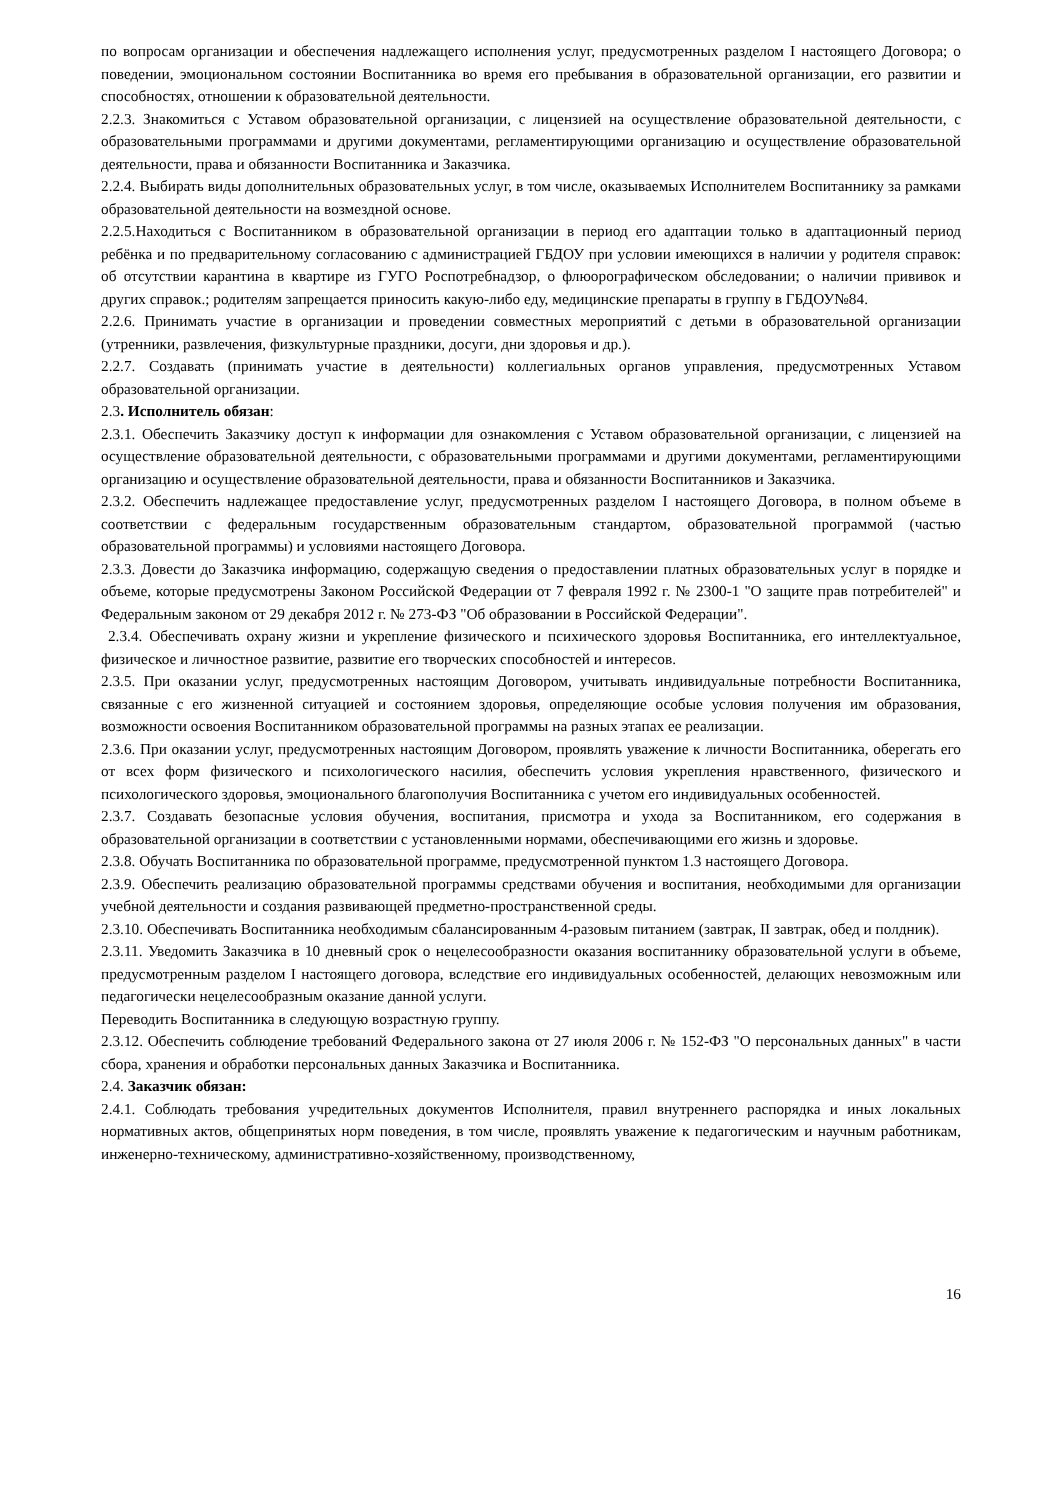по вопросам организации и обеспечения надлежащего исполнения услуг, предусмотренных разделом I настоящего Договора; о поведении, эмоциональном состоянии Воспитанника во время его пребывания в образовательной организации, его развитии и способностях, отношении к образовательной деятельности.
2.2.3. Знакомиться с Уставом образовательной организации, с лицензией на осуществление образовательной деятельности, с образовательными программами и другими документами, регламентирующими организацию и осуществление образовательной деятельности, права и обязанности Воспитанника и Заказчика.
2.2.4. Выбирать виды дополнительных образовательных услуг, в том числе, оказываемых Исполнителем Воспитаннику за рамками образовательной деятельности на возмездной основе.
2.2.5.Находиться с Воспитанником в образовательной организации в период его адаптации только в адаптационный период ребёнка и по предварительному согласованию с администрацией ГБДОУ при условии имеющихся в наличии у родителя справок: об отсутствии карантина в квартире из ГУГО Роспотребнадзор, о флюорографическом обследовании; о наличии прививок и других справок.; родителям запрещается приносить какую-либо еду, медицинские препараты в группу в ГБДОУ№84.
2.2.6. Принимать участие в организации и проведении совместных мероприятий с детьми в образовательной организации (утренники, развлечения, физкультурные праздники, досуги, дни здоровья и др.).
2.2.7. Создавать (принимать участие в деятельности) коллегиальных органов управления, предусмотренных Уставом образовательной организации.
2.3. Исполнитель обязан:
2.3.1. Обеспечить Заказчику доступ к информации для ознакомления с Уставом образовательной организации, с лицензией на осуществление образовательной деятельности, с образовательными программами и другими документами, регламентирующими организацию и осуществление образовательной деятельности, права и обязанности Воспитанников и Заказчика.
2.3.2. Обеспечить надлежащее предоставление услуг, предусмотренных разделом I настоящего Договора, в полном объеме в соответствии с федеральным государственным образовательным стандартом, образовательной программой (частью образовательной программы) и условиями настоящего Договора.
2.3.3. Довести до Заказчика информацию, содержащую сведения о предоставлении платных образовательных услуг в порядке и объеме, которые предусмотрены Законом Российской Федерации от 7 февраля 1992 г. № 2300-1 "О защите прав потребителей" и Федеральным законом от 29 декабря 2012 г. № 273-ФЗ "Об образовании в Российской Федерации".
2.3.4. Обеспечивать охрану жизни и укрепление физического и психического здоровья Воспитанника, его интеллектуальное, физическое и личностное развитие, развитие его творческих способностей и интересов.
2.3.5. При оказании услуг, предусмотренных настоящим Договором, учитывать индивидуальные потребности Воспитанника, связанные с его жизненной ситуацией и состоянием здоровья, определяющие особые условия получения им образования, возможности освоения Воспитанником образовательной программы на разных этапах ее реализации.
2.3.6. При оказании услуг, предусмотренных настоящим Договором, проявлять уважение к личности Воспитанника, оберегать его от всех форм физического и психологического насилия, обеспечить условия укрепления нравственного, физического и психологического здоровья, эмоционального благополучия Воспитанника с учетом его индивидуальных особенностей.
2.3.7. Создавать безопасные условия обучения, воспитания, присмотра и ухода за Воспитанником, его содержания в образовательной организации в соответствии с установленными нормами, обеспечивающими его жизнь и здоровье.
2.3.8. Обучать Воспитанника по образовательной программе, предусмотренной пунктом 1.3 настоящего Договора.
2.3.9. Обеспечить реализацию образовательной программы средствами обучения и воспитания, необходимыми для организации учебной деятельности и создания развивающей предметно-пространственной среды.
2.3.10. Обеспечивать Воспитанника необходимым сбалансированным 4-разовым питанием (завтрак, II завтрак, обед и полдник).
2.3.11. Уведомить Заказчика в 10 дневный срок о нецелесообразности оказания воспитаннику образовательной услуги в объеме, предусмотренным разделом I настоящего договора, вследствие его индивидуальных особенностей, делающих невозможным или педагогически нецелесообразным оказание данной услуги.
Переводить Воспитанника в следующую возрастную группу.
2.3.12. Обеспечить соблюдение требований Федерального закона от 27 июля 2006 г. № 152-ФЗ "О персональных данных" в части сбора, хранения и обработки персональных данных Заказчика и Воспитанника.
2.4. Заказчик обязан:
2.4.1. Соблюдать требования учредительных документов Исполнителя, правил внутреннего распорядка и иных локальных нормативных актов, общепринятых норм поведения, в том числе, проявлять уважение к педагогическим и научным работникам, инженерно-техническому, административно-хозяйственному, производственному,
16